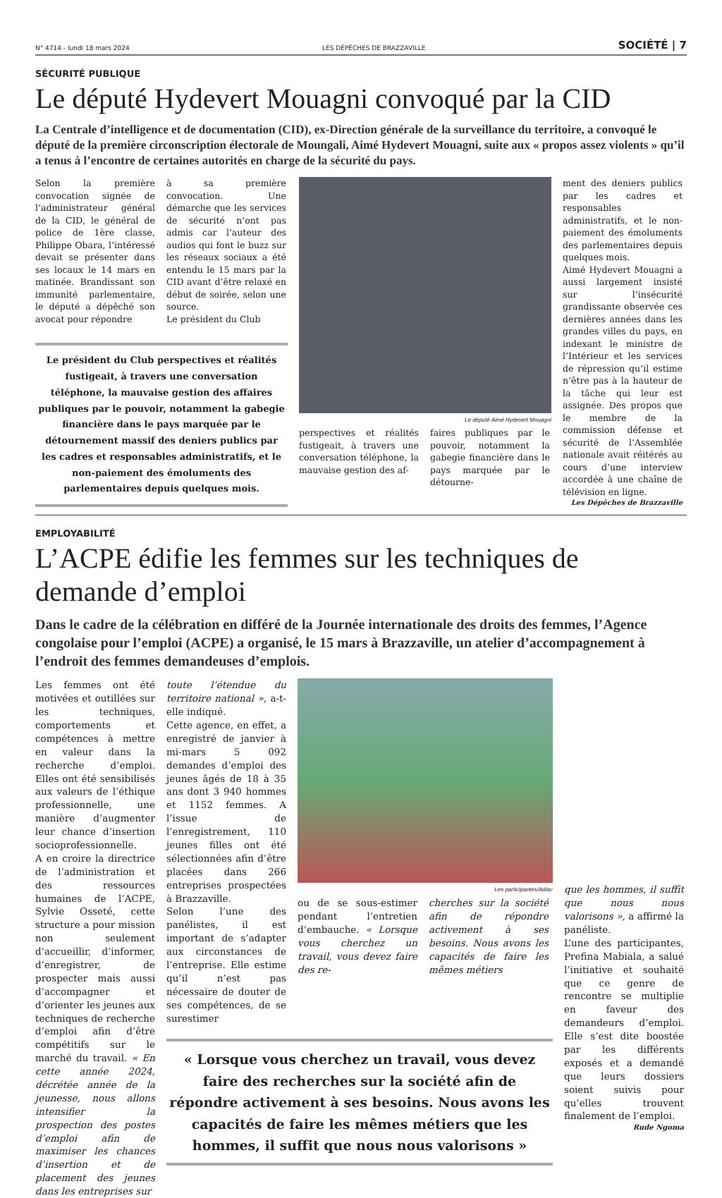N° 4714 - lundi 18 mars 2024 LES DÉPÊCHES DE BRAZZAVILLE SOCIÉTÉ | 7
SÉCURITÉ PUBLIQUE
Le député Hydevert Mouagni convoqué par la CID
La Centrale d’intelligence et de documentation (CID), ex-Direction générale de la surveillance du territoire, a convoqué le député de la première circonscription électorale de Moungali, Aimé Hydevert Mouagni, suite aux « propos assez violents » qu’il a tenus à l’encontre de certaines autorités en charge de la sécurité du pays.
Selon la première convocation signée de l’administrateur général de la CID, le général de police de 1ère classe, Philippe Obara, l’intéressé devait se présenter dans ses locaux le 14 mars en matinée. Brandissant son immunité parlementaire, le député a dépêché son avocat pour répondre
à sa première convocation. Une démarche que les services de sécurité n’ont pas admis car l’auteur des audios qui font le buzz sur les réseaux sociaux a été entendu le 15 mars par la CID avant d’être relaxé en début de soirée, selon une source.
Le président du Club
Le président du Club perspectives et réalités fustigeait, à travers une conversation téléphone, la mauvaise gestion des affaires publiques par le pouvoir, notamment la gabegie financière dans le pays marquée par le détournement massif des deniers publics par les cadres et responsables administratifs, et le non-paiement des émoluments des parlementaires depuis quelques mois.
Le député Aimé Hydevert Mouagni
perspectives et réalités fustigeait, à travers une conversation téléphone, la mauvaise gestion des af-
faires publiques par le pouvoir, notamment la gabegie financière dans le pays marquée par le détourne-
ment des deniers publics par les cadres et responsables administratifs, et le non-paiement des émoluments des parlementaires depuis quelques mois.
Aimé Hydevert Mouagni a aussi largement insisté sur l’insécurité grandissante observée ces dernières années dans les grandes villes du pays, en indexant le ministre de l’Intérieur et les services de répression qu’il estime n’être pas à la hauteur de la tâche qui leur est assignée. Des propos que le membre de la commission défense et sécurité de l’Assemblée nationale avait réitérés au cours d’une interview accordée à une chaîne de télévision en ligne.
Les Dépêches de Brazzaville
EMPLOYABILITÉ
L’ACPE édifie les femmes sur les techniques de demande d’emploi
Dans le cadre de la célébration en différé de la Journée internationale des droits des femmes, l’Agence congolaise pour l’emploi (ACPE) a organisé, le 15 mars à Brazzaville, un atelier d’accompagnement à l’endroit des femmes demandeuses d’emplois.
Les femmes ont été motivées et outillées sur les techniques, comportements et compétences à mettre en valeur dans la recherche d’emploi. Elles ont été sensibilisés aux valeurs de l’éthique professionnelle, une manière d’augmenter leur chance d’insertion socioprofessionnelle.
A en croire la directrice de l’administration et des ressources humaines de l’ACPE, Sylvie Osseté, cette structure a pour mission non seulement d’accueillir, d’informer, d’enregistrer, de prospecter mais aussi d’accompagner et d’orienter les jeunes aux techniques de recherche d’emploi afin d’être compétitifs sur le marché du travail. « En cette année 2024, décrétée année de la jeunesse, nous allons intensifier la prospection des postes d’emploi afin de maximiser les chances d’insertion et de placement des jeunes dans les entreprises sur
toute l’étendue du territoire national », a-t-elle indiqué.
Cette agence, en effet, a enregistré de janvier à mi-mars 5 092 demandes d’emploi des jeunes âgés de 18 à 35 ans dont 3 940 hommes et 1152 femmes. A l’issue de l’enregistrement, 110 jeunes filles ont été sélectionnées afin d’être placées dans 266 entreprises prospectées à Brazzaville.
Selon l’une des panélistes, il est important de s’adapter aux circonstances de l’entreprise. Elle estime qu’il n’est pas nécessaire de douter de ses compétences, de se surestimer
Les participantes/Adiac
ou de se sous-estimer pendant l’entretien d’embauche. « Lorsque vous cherchez un travail, vous devez faire des re-
cherches sur la société afin de répondre activement à ses besoins. Nous avons les capacités de faire les mêmes métiers
« Lorsque vous cherchez un travail, vous devez faire des recherches sur la société afin de répondre activement à ses besoins. Nous avons les capacités de faire les mêmes métiers que les hommes, il suffit que nous nous valorisons »
que les hommes, il suffit que nous nous valorisons », a affirmé la panéliste.
L’une des participantes, Prefina Mabiala, a salué l’initiative et souhaité que ce genre de rencontre se multiplie en faveur des demandeurs d’emploi. Elle s’est dite boostée par les différents exposés et a demandé que leurs dossiers soient suivis pour qu’elles trouvent finalement de l’emploi.
Rude Ngoma